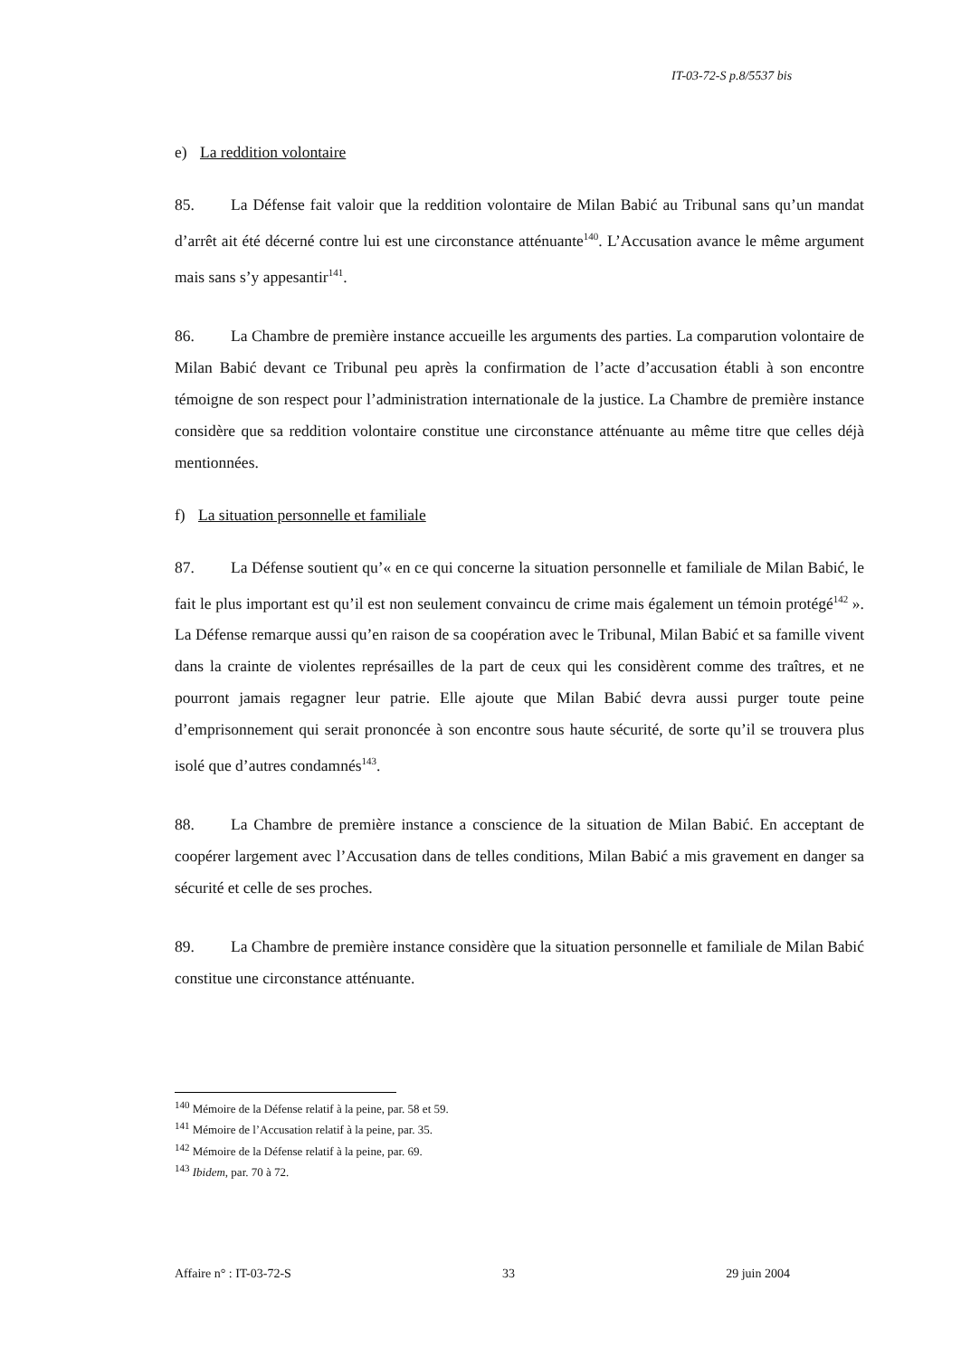IT-03-72-S p.8/5537 bis
e) La reddition volontaire
85. La Défense fait valoir que la reddition volontaire de Milan Babić au Tribunal sans qu’un mandat d’arrêt ait été décerné contre lui est une circonstance atténuante<sup>140</sup>. L’Accusation avance le même argument mais sans s’y appesantir<sup>141</sup>.
86. La Chambre de première instance accueille les arguments des parties. La comparution volontaire de Milan Babić devant ce Tribunal peu après la confirmation de l’acte d’accusation établi à son encontre témoigne de son respect pour l’administration internationale de la justice. La Chambre de première instance considère que sa reddition volontaire constitue une circonstance atténuante au même titre que celles déjà mentionnées.
f) La situation personnelle et familiale
87. La Défense soutient qu’« en ce qui concerne la situation personnelle et familiale de Milan Babić, le fait le plus important est qu’il est non seulement convaincu de crime mais également un témoin protégé<sup>142</sup> ». La Défense remarque aussi qu’en raison de sa coopération avec le Tribunal, Milan Babić et sa famille vivent dans la crainte de violentes représailles de la part de ceux qui les considèrent comme des traîtres, et ne pourront jamais regagner leur patrie. Elle ajoute que Milan Babić devra aussi purger toute peine d’emprisonnement qui serait prononcée à son encontre sous haute sécurité, de sorte qu’il se trouvera plus isolé que d’autres condamnés<sup>143</sup>.
88. La Chambre de première instance a conscience de la situation de Milan Babić. En acceptant de coopérer largement avec l’Accusation dans de telles conditions, Milan Babić a mis gravement en danger sa sécurité et celle de ses proches.
89. La Chambre de première instance considère que la situation personnelle et familiale de Milan Babić constitue une circonstance atténuante.
<sup>140</sup> Mémoire de la Défense relatif à la peine, par. 58 et 59.
<sup>141</sup> Mémoire de l’Accusation relatif à la peine, par. 35.
<sup>142</sup> Mémoire de la Défense relatif à la peine, par. 69.
<sup>143</sup> Ibidem, par. 70 à 72.
Affaire n° : IT-03-72-S 33 29 juin 2004